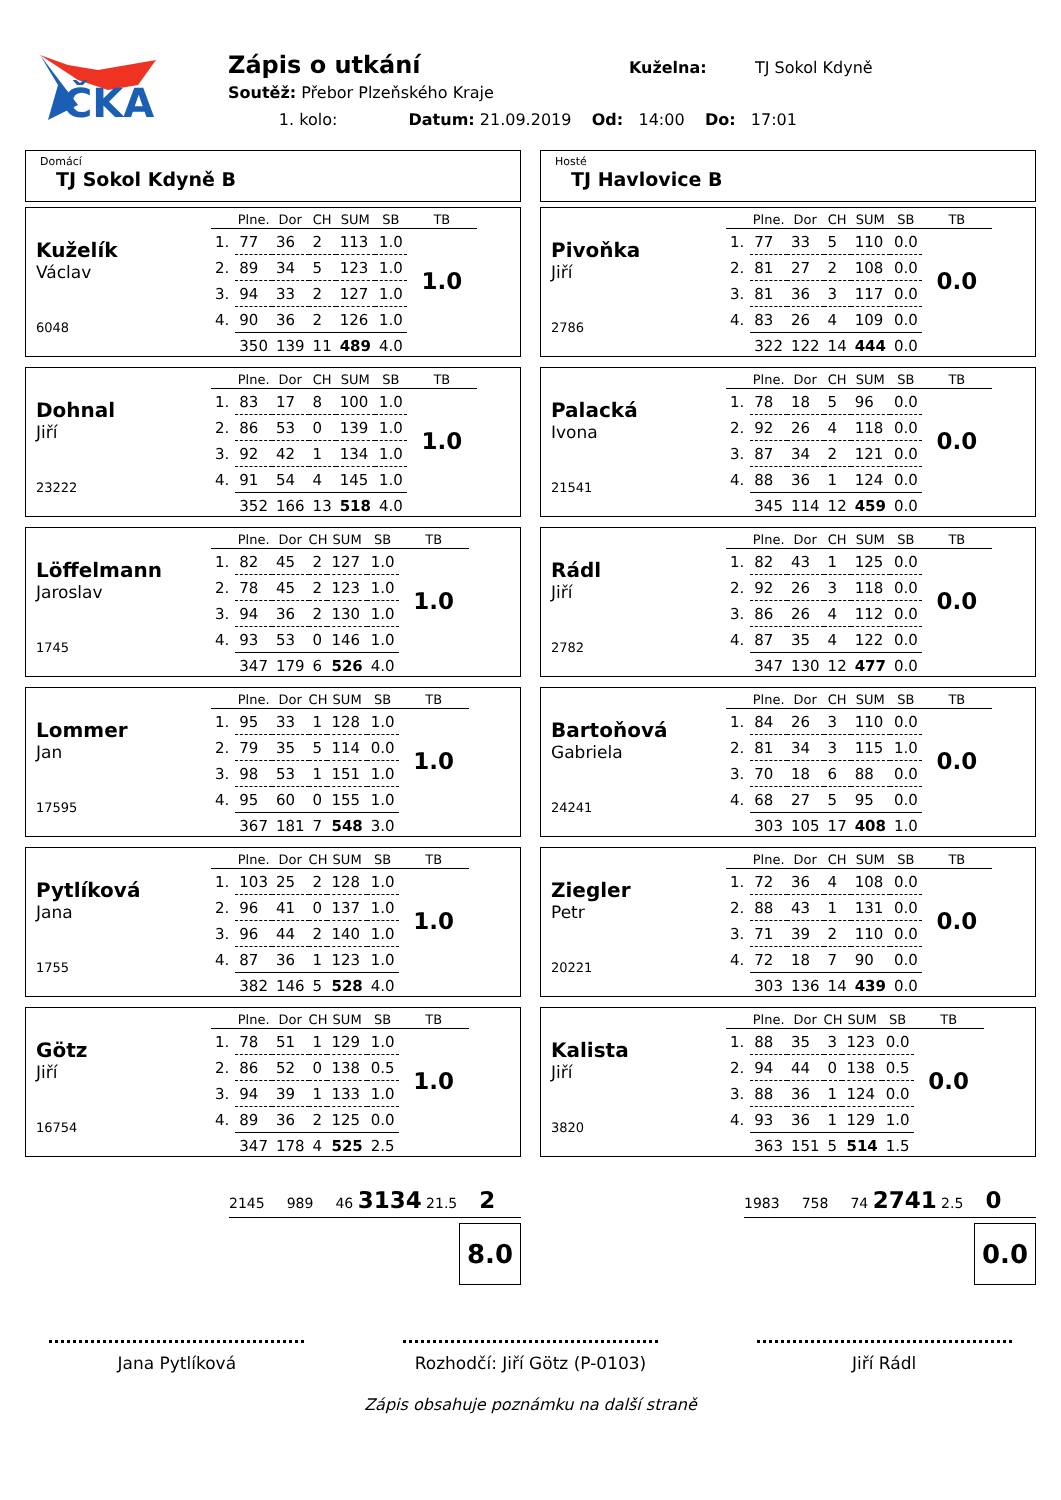ČKA
Zápis o utkání Kuželna: TJ Sokol Kdyně
Soutěž: Přebor Plzeňského Kraje
1. kolo: Datum: 21.09.2019 Od: 14:00 Do: 17:01
Domácí
TJ Sokol Kdyně B
Kuželík
Václav
6048
| | Plne. | Dor | CH | SUM | SB | TB |
| --- | --- | --- | --- | --- | --- | --- |
| 1. | 77 | 36 | 2 | 113 | 1.0 | 1.0 |
| 2. | 89 | 34 | 5 | 123 | 1.0 | |
| 3. | 94 | 33 | 2 | 127 | 1.0 | |
| 4. | 90 | 36 | 2 | 126 | 1.0 | |
| | 350 | 139 | 11 | 489 | 4.0 | |
Dohnal
Jiří
23222
| | Plne. | Dor | CH | SUM | SB | TB |
| --- | --- | --- | --- | --- | --- | --- |
| 1. | 83 | 17 | 8 | 100 | 1.0 | 1.0 |
| 2. | 86 | 53 | 0 | 139 | 1.0 | |
| 3. | 92 | 42 | 1 | 134 | 1.0 | |
| 4. | 91 | 54 | 4 | 145 | 1.0 | |
| | 352 | 166 | 13 | 518 | 4.0 | |
Löffelmann
Jaroslav
1745
| | Plne. | Dor | CH | SUM | SB | TB |
| --- | --- | --- | --- | --- | --- | --- |
| 1. | 82 | 45 | 2 | 127 | 1.0 | 1.0 |
| 2. | 78 | 45 | 2 | 123 | 1.0 | |
| 3. | 94 | 36 | 2 | 130 | 1.0 | |
| 4. | 93 | 53 | 0 | 146 | 1.0 | |
| | 347 | 179 | 6 | 526 | 4.0 | |
Lommer
Jan
17595
| | Plne. | Dor | CH | SUM | SB | TB |
| --- | --- | --- | --- | --- | --- | --- |
| 1. | 95 | 33 | 1 | 128 | 1.0 | 1.0 |
| 2. | 79 | 35 | 5 | 114 | 0.0 | |
| 3. | 98 | 53 | 1 | 151 | 1.0 | |
| 4. | 95 | 60 | 0 | 155 | 1.0 | |
| | 367 | 181 | 7 | 548 | 3.0 | |
Pytlíková
Jana
1755
| | Plne. | Dor | CH | SUM | SB | TB |
| --- | --- | --- | --- | --- | --- | --- |
| 1. | 103 | 25 | 2 | 128 | 1.0 | 1.0 |
| 2. | 96 | 41 | 0 | 137 | 1.0 | |
| 3. | 96 | 44 | 2 | 140 | 1.0 | |
| 4. | 87 | 36 | 1 | 123 | 1.0 | |
| | 382 | 146 | 5 | 528 | 4.0 | |
Götz
Jiří
16754
| | Plne. | Dor | CH | SUM | SB | TB |
| --- | --- | --- | --- | --- | --- | --- |
| 1. | 78 | 51 | 1 | 129 | 1.0 | 1.0 |
| 2. | 86 | 52 | 0 | 138 | 0.5 | |
| 3. | 94 | 39 | 1 | 133 | 1.0 | |
| 4. | 89 | 36 | 2 | 125 | 0.0 | |
| | 347 | 178 | 4 | 525 | 2.5 | |
Hosté
TJ Havlovice B
Pivoňka
Jiří
2786
| | Plne. | Dor | CH | SUM | SB | TB |
| --- | --- | --- | --- | --- | --- | --- |
| 1. | 77 | 33 | 5 | 110 | 0.0 | 0.0 |
| 2. | 81 | 27 | 2 | 108 | 0.0 | |
| 3. | 81 | 36 | 3 | 117 | 0.0 | |
| 4. | 83 | 26 | 4 | 109 | 0.0 | |
| | 322 | 122 | 14 | 444 | 0.0 | |
Palacká
Ivona
21541
| | Plne. | Dor | CH | SUM | SB | TB |
| --- | --- | --- | --- | --- | --- | --- |
| 1. | 78 | 18 | 5 | 96 | 0.0 | 0.0 |
| 2. | 92 | 26 | 4 | 118 | 0.0 | |
| 3. | 87 | 34 | 2 | 121 | 0.0 | |
| 4. | 88 | 36 | 1 | 124 | 0.0 | |
| | 345 | 114 | 12 | 459 | 0.0 | |
Rádl
Jiří
2782
| | Plne. | Dor | CH | SUM | SB | TB |
| --- | --- | --- | --- | --- | --- | --- |
| 1. | 82 | 43 | 1 | 125 | 0.0 | 0.0 |
| 2. | 92 | 26 | 3 | 118 | 0.0 | |
| 3. | 86 | 26 | 4 | 112 | 0.0 | |
| 4. | 87 | 35 | 4 | 122 | 0.0 | |
| | 347 | 130 | 12 | 477 | 0.0 | |
Bartoňová
Gabriela
24241
| | Plne. | Dor | CH | SUM | SB | TB |
| --- | --- | --- | --- | --- | --- | --- |
| 1. | 84 | 26 | 3 | 110 | 0.0 | 0.0 |
| 2. | 81 | 34 | 3 | 115 | 1.0 | |
| 3. | 70 | 18 | 6 | 88 | 0.0 | |
| 4. | 68 | 27 | 5 | 95 | 0.0 | |
| | 303 | 105 | 17 | 408 | 1.0 | |
Ziegler
Petr
20221
| | Plne. | Dor | CH | SUM | SB | TB |
| --- | --- | --- | --- | --- | --- | --- |
| 1. | 72 | 36 | 4 | 108 | 0.0 | 0.0 |
| 2. | 88 | 43 | 1 | 131 | 0.0 | |
| 3. | 71 | 39 | 2 | 110 | 0.0 | |
| 4. | 72 | 18 | 7 | 90 | 0.0 | |
| | 303 | 136 | 14 | 439 | 0.0 | |
Kalista
Jiří
3820
| | Plne. | Dor | CH | SUM | SB | TB |
| --- | --- | --- | --- | --- | --- | --- |
| 1. | 88 | 35 | 3 | 123 | 0.0 | 0.0 |
| 2. | 94 | 44 | 0 | 138 | 0.5 | |
| 3. | 88 | 36 | 1 | 124 | 0.0 | |
| 4. | 93 | 36 | 1 | 129 | 1.0 | |
| | 363 | 151 | 5 | 514 | 1.5 | |
2145 989 46 3134 21.5 2
8.0
1983 758 74 2741 2.5 0
0.0
Jana Pytlíková Rozhodčí: Jiří Götz (P-0103)
Jiří Rádl
Zápis obsahuje poznámku na další straně